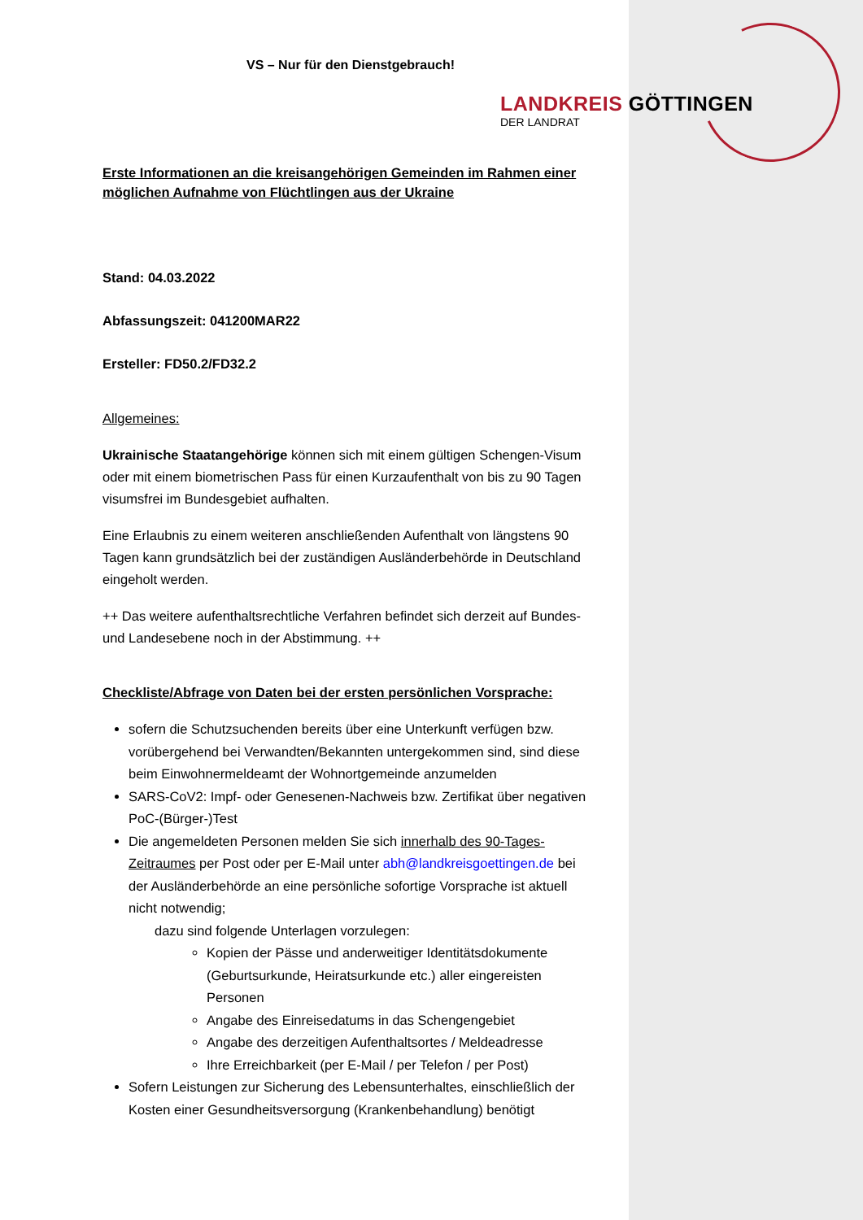VS – Nur für den Dienstgebrauch!
LANDKREIS GÖTTINGEN
DER LANDRAT
Erste Informationen an die kreisangehörigen Gemeinden im Rahmen einer möglichen Aufnahme von Flüchtlingen aus der Ukraine
Stand: 04.03.2022
Abfassungszeit: 041200MAR22
Ersteller: FD50.2/FD32.2
Allgemeines:
Ukrainische Staatangehörige können sich mit einem gültigen Schengen-Visum oder mit einem biometrischen Pass für einen Kurzaufenthalt von bis zu 90 Tagen visumsfrei im Bundesgebiet aufhalten.
Eine Erlaubnis zu einem weiteren anschließenden Aufenthalt von längstens 90 Tagen kann grundsätzlich bei der zuständigen Ausländerbehörde in Deutschland eingeholt werden.
++ Das weitere aufenthaltsrechtliche Verfahren befindet sich derzeit auf Bundes- und Landesebene noch in der Abstimmung. ++
Checkliste/Abfrage von Daten bei der ersten persönlichen Vorsprache:
sofern die Schutzsuchenden bereits über eine Unterkunft verfügen bzw. vorübergehend bei Verwandten/Bekannten untergekommen sind, sind diese beim Einwohnermeldeamt der Wohnortgemeinde anzumelden
SARS-CoV2: Impf- oder Genesenen-Nachweis bzw. Zertifikat über negativen PoC-(Bürger-)Test
Die angemeldeten Personen melden Sie sich innerhalb des 90-Tages-Zeitraumes per Post oder per E-Mail unter abh@landkreisgoettingen.de bei der Ausländerbehörde an eine persönliche sofortige Vorsprache ist aktuell nicht notwendig;
dazu sind folgende Unterlagen vorzulegen:
Kopien der Pässe und anderweitiger Identitätsdokumente (Geburtsurkunde, Heiratsurkunde etc.) aller eingereisten Personen
Angabe des Einreisedatums in das Schengengebiet
Angabe des derzeitigen Aufenthaltsortes / Meldeadresse
Ihre Erreichbarkeit (per E-Mail / per Telefon / per Post)
Sofern Leistungen zur Sicherung des Lebensunterhaltes, einschließlich der Kosten einer Gesundheitsversorgung (Krankenbehandlung) benötigt